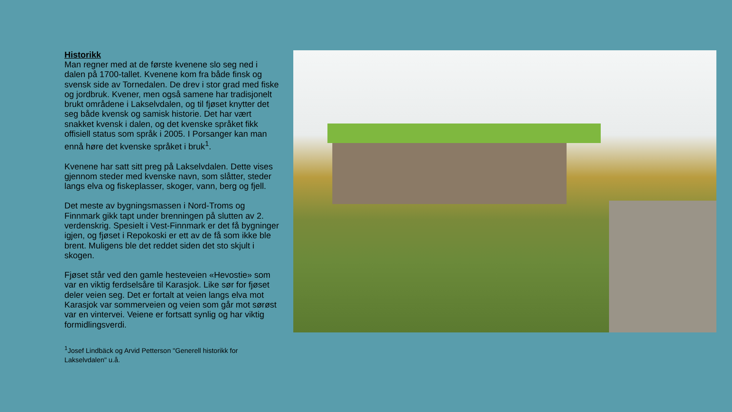Historikk
Man regner med at de første kvenene slo seg ned i dalen på 1700-tallet. Kvenene kom fra både finsk og svensk side av Tornedalen. De drev i stor grad med fiske og jordbruk. Kvener, men også samene har tradisjonelt brukt områdene i Lakselvdalen, og til fjøset knytter det seg både kvensk og samisk historie. Det har vært snakket kvensk i dalen, og det kvenske språket fikk offisiell status som språk i 2005. I Porsanger kan man ennå høre det kvenske språket i bruk<sup>1</sup>.
Kvenene har satt sitt preg på Lakselvdalen. Dette vises gjennom steder med kvenske navn, som slåtter, steder langs elva og fiskeplasser, skoger, vann, berg og fjell.
Det meste av bygningsmassen i Nord-Troms og Finnmark gikk tapt under brenningen på slutten av 2. verdenskrig. Spesielt i Vest-Finnmark er det få bygninger igjen, og fjøset i Repokoski er ett av de få som ikke ble brent. Muligens ble det reddet siden det sto skjult i skogen.
Fjøset står ved den gamle hesteveien «Hevostie» som var en viktig ferdselsåre til Karasjok. Like sør for fjøset deler veien seg. Det er fortalt at veien langs elva mot Karasjok var sommerveien og veien som går mot sørøst var en vintervei. Veiene er fortsatt synlig og har viktig formidlingsverdi.
<sup>1</sup> Josef Lindbäck og Arvid Petterson "Generell historikk for Lakselvdalen" u.å.